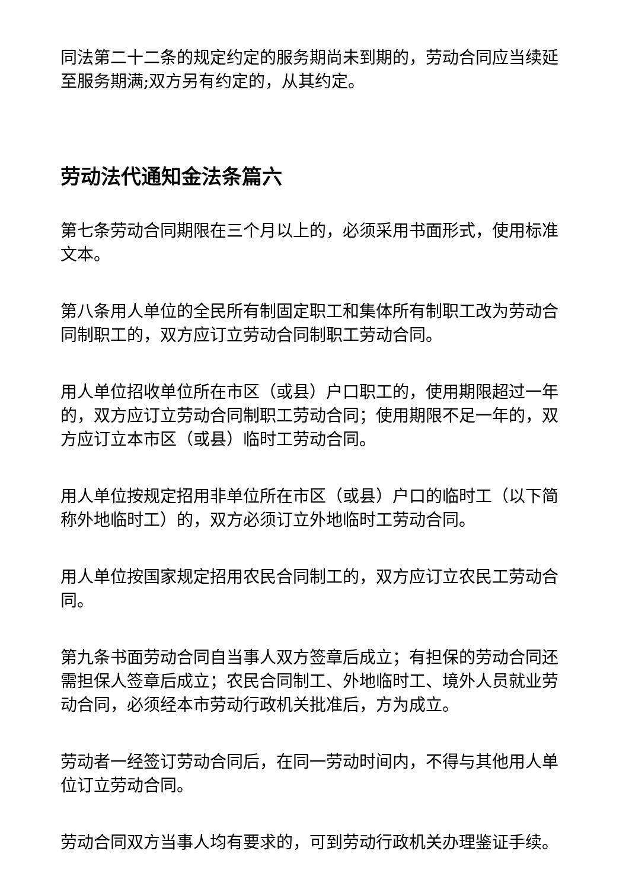同法第二十二条的规定约定的服务期尚未到期的，劳动合同应当续延至服务期满;双方另有约定的，从其约定。
劳动法代通知金法条篇六
第七条劳动合同期限在三个月以上的，必须采用书面形式，使用标准文本。
第八条用人单位的全民所有制固定职工和集体所有制职工改为劳动合同制职工的，双方应订立劳动合同制职工劳动合同。
用人单位招收单位所在市区（或县）户口职工的，使用期限超过一年的，双方应订立劳动合同制职工劳动合同；使用期限不足一年的，双方应订立本市区（或县）临时工劳动合同。
用人单位按规定招用非单位所在市区（或县）户口的临时工（以下简称外地临时工）的，双方必须订立外地临时工劳动合同。
用人单位按国家规定招用农民合同制工的，双方应订立农民工劳动合同。
第九条书面劳动合同自当事人双方签章后成立；有担保的劳动合同还需担保人签章后成立；农民合同制工、外地临时工、境外人员就业劳动合同，必须经本市劳动行政机关批准后，方为成立。
劳动者一经签订劳动合同后，在同一劳动时间内，不得与其他用人单位订立劳动合同。
劳动合同双方当事人均有要求的，可到劳动行政机关办理鉴证手续。